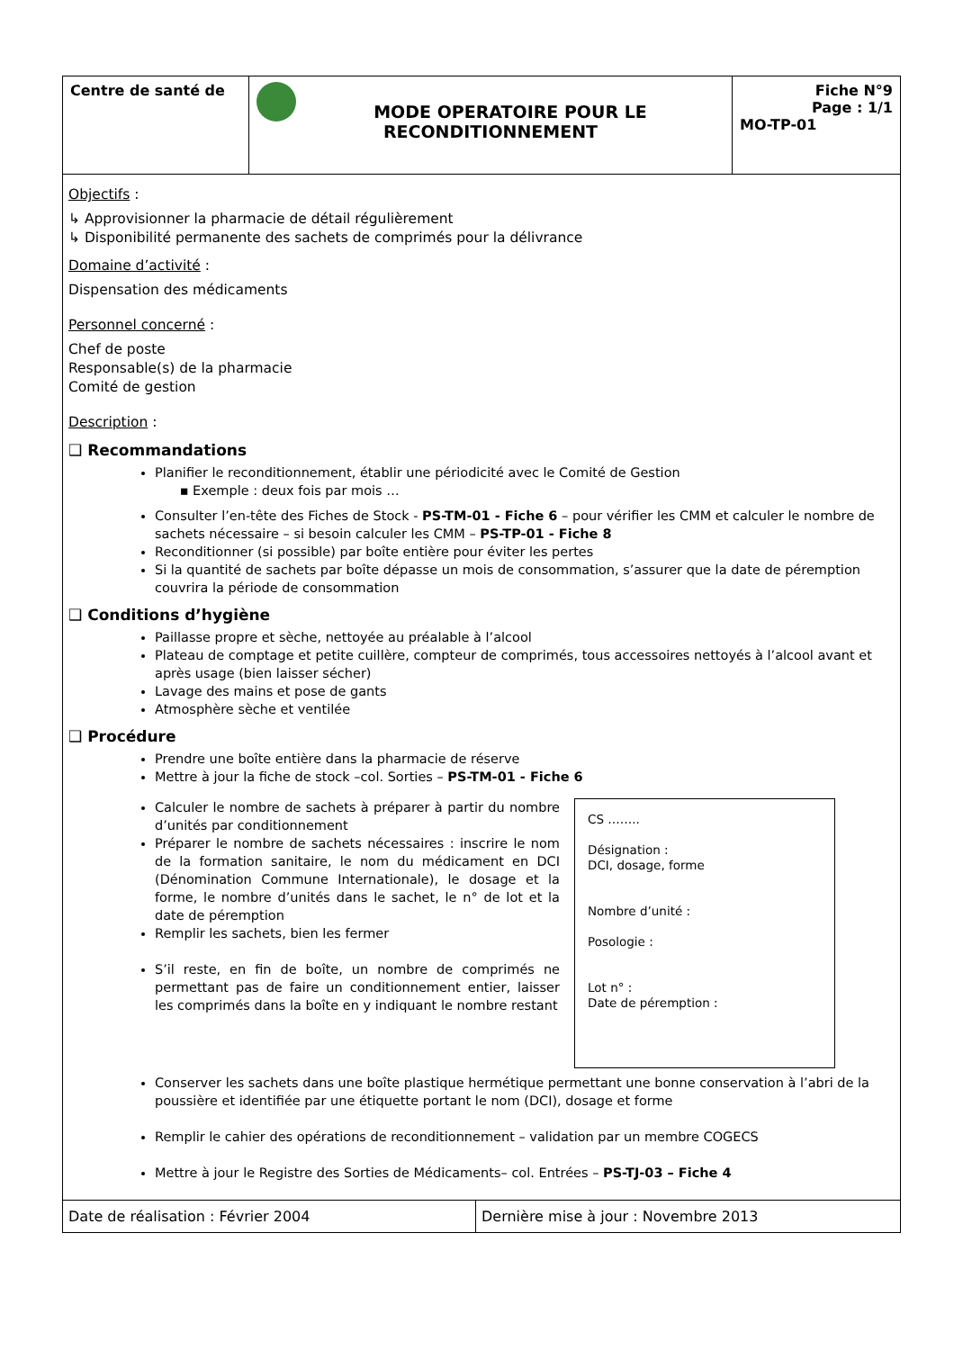| Centre de santé de | MODE OPERATOIRE POUR LE RECONDITIONNEMENT | Fiche N°9 Page : 1/1 MO-TP-01 |
Objectifs :
↳ Approvisionner la pharmacie de détail régulièrement
↳ Disponibilité permanente des sachets de comprimés pour la délivrance
Domaine d’activité :
Dispensation des médicaments
Personnel concerné :
Chef de poste
Responsable(s) de la pharmacie
Comité de gestion
Description :
❑ Recommandations
Planifier le reconditionnement, établir une périodicité avec le Comité de Gestion
▪ Exemple : deux fois par mois …
Consulter l’en-tête des Fiches de Stock - PS-TM-01 - Fiche 6 – pour vérifier les CMM et calculer le nombre de sachets nécessaire – si besoin calculer les CMM – PS-TP-01 - Fiche 8
Reconditionner (si possible) par boîte entière pour éviter les pertes
Si la quantité de sachets par boîte dépasse un mois de consommation, s’assurer que la date de péremption couvrira la période de consommation
❑ Conditions d’hygiène
Paillasse propre et sèche, nettoyée au préalable à l’alcool
Plateau de comptage et petite cuillère, compteur de comprimés, tous accessoires nettoyés à l’alcool avant et après usage (bien laisser sécher)
Lavage des mains et pose de gants
Atmosphère sèche et ventilée
❑ Procédure
Prendre une boîte entière dans la pharmacie de réserve
Mettre à jour la fiche de stock –col. Sorties – PS-TM-01 - Fiche 6
Calculer le nombre de sachets à préparer à partir du nombre d’unités par conditionnement
Préparer le nombre de sachets nécessaires : inscrire le nom de la formation sanitaire, le nom du médicament en DCI (Dénomination Commune Internationale), le dosage et la forme, le nombre d’unités dans le sachet, le n° de lot et la date de péremption
Remplir les sachets, bien les fermer
S’il reste, en fin de boîte, un nombre de comprimés ne permettant pas de faire un conditionnement entier, laisser les comprimés dans la boîte en y indiquant le nombre restant
CS ……..
Désignation :
DCI, dosage, forme
Nombre d’unité :
Posologie :
Lot n° :
Date de péremption :
Conserver les sachets dans une boîte plastique hermétique permettant une bonne conservation à l’abri de la poussière et identifiée par une étiquette portant le nom (DCI), dosage et forme
Remplir le cahier des opérations de reconditionnement – validation par un membre COGECS
Mettre à jour le Registre des Sorties de Médicaments– col. Entrées – PS-TJ-03 – Fiche 4
Date de réalisation : Février 2004 Dernière mise à jour : Novembre 2013